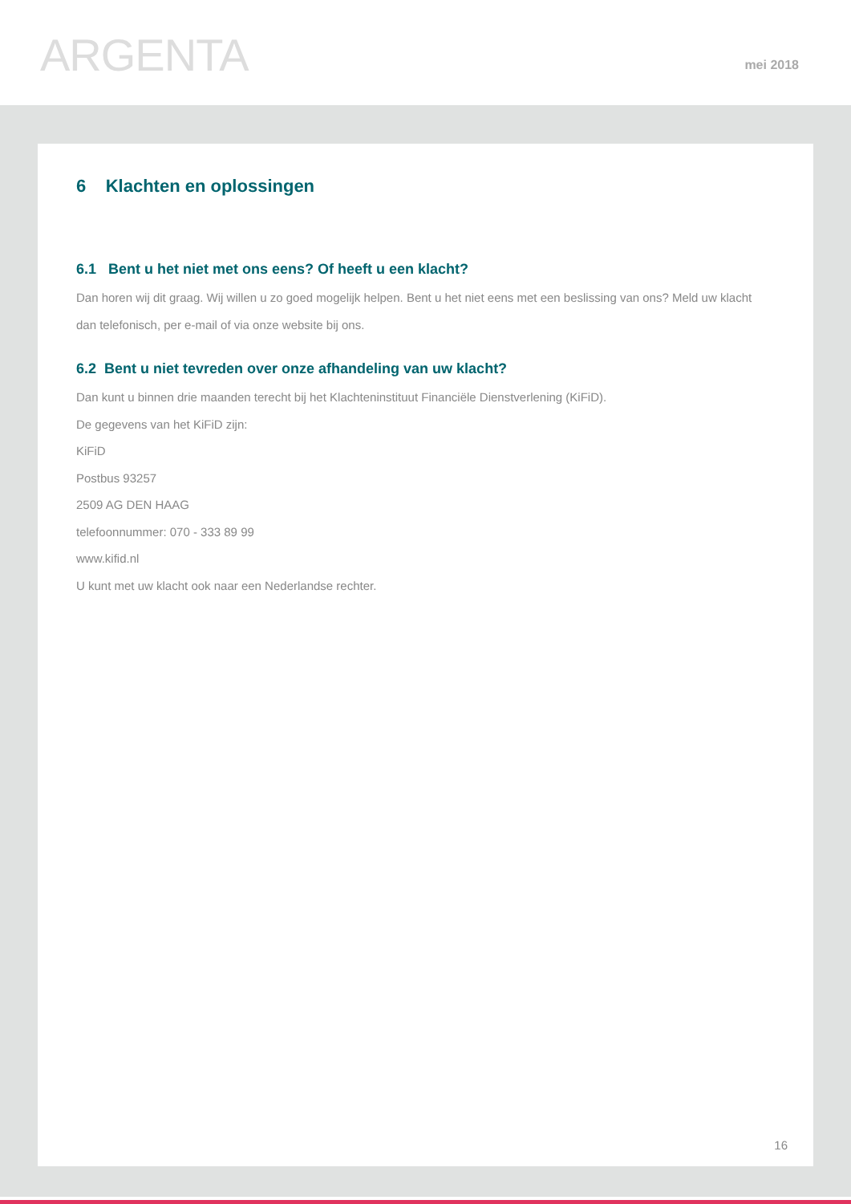ARGENTA mei 2018
6 Klachten en oplossingen
6.1 Bent u het niet met ons eens? Of heeft u een klacht?
Dan horen wij dit graag. Wij willen u zo goed mogelijk helpen. Bent u het niet eens met een beslissing van ons? Meld uw klacht dan telefonisch, per e-mail of via onze website bij ons.
6.2 Bent u niet tevreden over onze afhandeling van uw klacht?
Dan kunt u binnen drie maanden terecht bij het Klachteninstituut Financiële Dienstverlening (KiFiD).
De gegevens van het KiFiD zijn:
KiFiD
Postbus 93257
2509 AG DEN HAAG
telefoonnummer: 070 - 333 89 99
www.kifid.nl
U kunt met uw klacht ook naar een Nederlandse rechter.
16